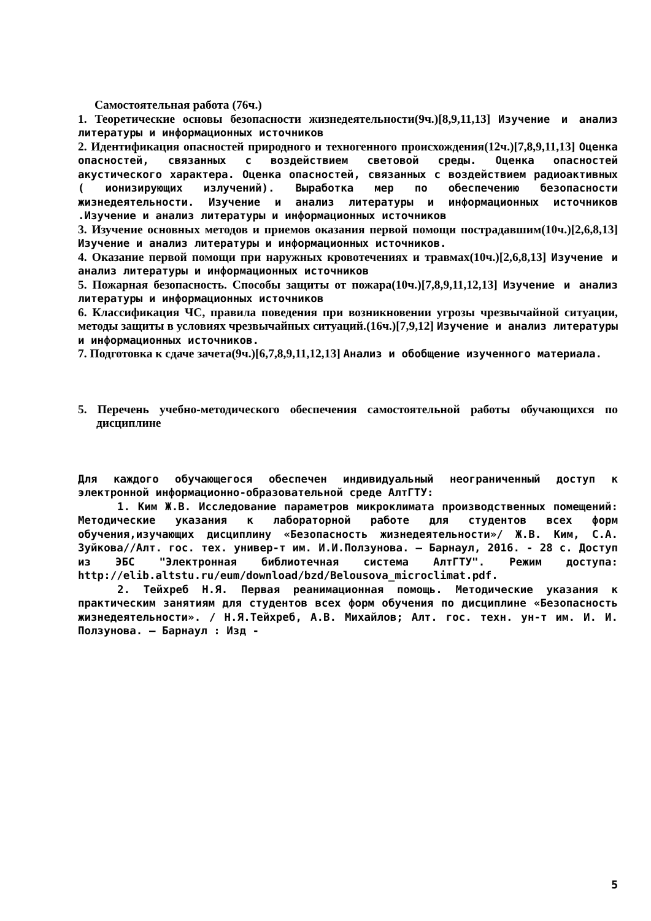Самостоятельная работа (76ч.)
1. Теоретические основы безопасности жизнедеятельности(9ч.)[8,9,11,13] Изучение и анализ литературы и информационных источников
2. Идентификация опасностей природного и техногенного происхождения(12ч.)[7,8,9,11,13] Оценка опасностей, связанных с воздействием световой среды. Оценка опасностей акустического характера. Оценка опасностей, связанных с воздействием радиоактивных ( ионизирующих излучений). Выработка мер по обеспечению безопасности жизнедеятельности. Изучение и анализ литературы и информационных источников .Изучение и анализ литературы и информационных источников
3. Изучение основных методов и приемов оказания первой помощи пострадавшим(10ч.)[2,6,8,13] Изучение и анализ литературы и информационных источников.
4. Оказание первой помощи при наружных кровотечениях и травмах(10ч.)[2,6,8,13] Изучение и анализ литературы и информационных источников
5. Пожарная безопасность. Способы защиты от пожара(10ч.)[7,8,9,11,12,13] Изучение и анализ литературы и информационных источников
6. Классификация ЧС, правила поведения при возникновении угрозы чрезвычайной ситуации, методы защиты в условиях чрезвычайных ситуаций.(16ч.)[7,9,12] Изучение и анализ литературы и информационных источников.
7. Подготовка к сдаче зачета(9ч.)[6,7,8,9,11,12,13] Анализ и обобщение изученного материала.
5. Перечень учебно-методического обеспечения самостоятельной работы обучающихся по дисциплине
Для каждого обучающегося обеспечен индивидуальный неограниченный доступ к электронной информационно-образовательной среде АлтГТУ:
1. Ким Ж.В. Исследование параметров микроклимата производственных помещений: Методические указания к лабораторной работе для студентов всех форм обучения,изучающих дисциплину «Безопасность жизнедеятельности»/ Ж.В. Ким, С.А. Зуйкова//Алт. гос. тех. универ-т им. И.И.Ползунова. – Барнаул, 2016. - 28 с. Доступ из ЭБС "Электронная библиотечная система АлтГТУ". Режим доступа: http://elib.altstu.ru/eum/download/bzd/Belousova_microclimat.pdf.
2. Тейхреб Н.Я. Первая реанимационная помощь. Методические указания к практическим занятиям для студентов всех форм обучения по дисциплине «Безопасность жизнедеятельности». / Н.Я.Тейхреб, А.В. Михайлов; Алт. гос. техн. ун-т им. И. И. Ползунова. – Барнаул : Изд -
5